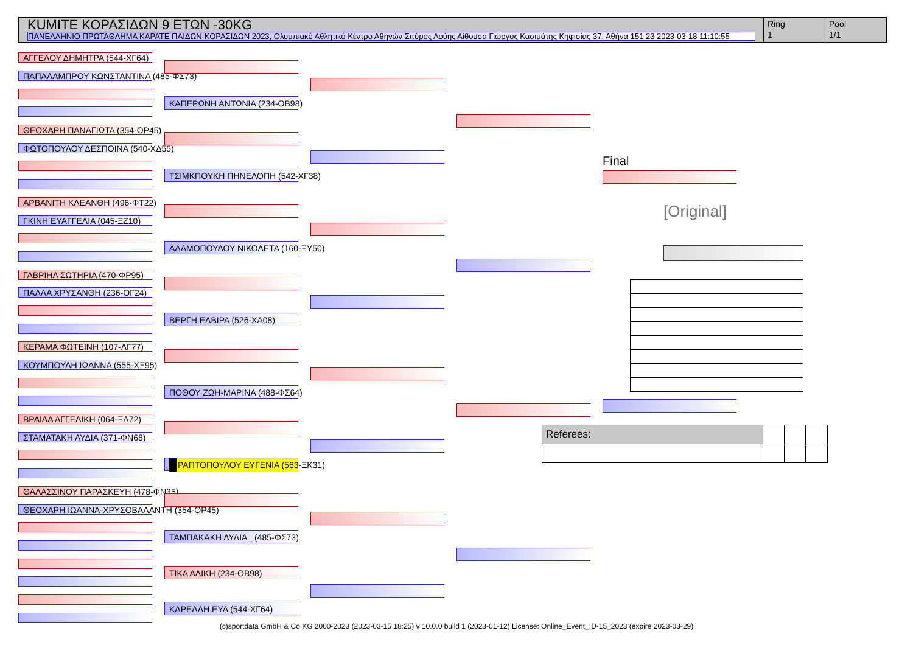KUMITE ΚΟΡΑΣΙΔΩΝ 9 ΕΤΩΝ -30KG
ΠΑΝΕΛΛΗΝΙΟ ΠΡΩΤΑΘΛΗΜΑ ΚΑΡΑΤΕ ΠΑΙΔΩΝ-ΚΟΡΑΣΙΔΩΝ 2023, Ολυμπιακό Αθλητικό Κέντρο Αθηνών Σπύρος Λούης Αίθουσα Γιώργος Κασιμάτης Κηφισίας 37, Αθήνα 151 23 2023-03-18 11:10:55
Ring
1
Pool
1/1
ΑΓΓΕΛΟΥ ΔΗΜΗΤΡΑ (544-ΧΓ64)
ΠΑΠΑΛΑΜΠΡΟΥ ΚΩΝΣΤΑΝΤΙΝΑ (485-ΦΣ73)
ΘΕΟΧΑΡΗ ΠΑΝΑΓΙΩΤΑ (354-ΟΡ45)
ΦΩΤΟΠΟΥΛΟΥ ΔΕΣΠΟΙΝΑ (540-ΧΔ55)
ΑΡΒΑΝΙΤΗ ΚΛΕΑΝΘΗ (496-ΦΤ22)
ΓΚΙΝΗ ΕΥΑΓΓΕΛΙΑ (045-ΞΖ10)
ΓΑΒΡΙΗΛ ΣΩΤΗΡΙΑ (470-ΦΡ95)
ΠΑΛΛΑ ΧΡΥΣΑΝΘΗ (236-ΟΓ24)
ΚΕΡΑΜΑ ΦΩΤΕΙΝΗ (107-ΛΓ77)
ΚΟΥΜΠΟΥΛΗ ΙΩΑΝΝΑ (555-ΧΞ95)
ΒΡΑΙΛΑ ΑΓΓΕΛΙΚΗ (064-ΞΛ72)
ΣΤΑΜΑΤΑΚΗ ΛΥΔΙΑ (371-ΦΝ68)
ΘΑΛΑΣΣΙΝΟΥ ΠΑΡΑΣΚΕΥΗ (478-ΦΝ35)
ΘΕΟΧΑΡΗ ΙΩΑΝΝΑ-ΧΡΥΣΟΒΑΛΑΝΤΗ (354-ΟΡ45)
ΚΑΠΕΡΩΝΗ ΑΝΤΩΝΙΑ (234-ΟΒ98)
ΤΣΙΜΚΠΟΥΚΗ ΠΗΝΕΛΟΠΗ (542-ΧΓ38)
ΑΔΑΜΟΠΟΥΛΟΥ ΝΙΚΟΛΕΤΑ (160-ΞΥ50)
ΒΕΡΓΗ ΕΛΒΙΡΑ (526-ΧΑ08)
ΠΟΘΟΥ ΖΩΗ-ΜΑΡΙΝΑ (488-ΦΣ64)
ΡΑΠΤΟΠΟΥΛΟΥ ΕΥΓΕΝΙΑ (563-ΞΚ31)
ΤΑΜΠΑΚΑΚΗ ΛΥΔΙΑ_ (485-ΦΣ73)
ΤΙΚΑ ΑΛΙΚΗ (234-ΟΒ98)
ΚΑΡΕΛΛΗ ΕΥΑ (544-ΧΓ64)
Final
[Original]
| Referees: | | | |
(c)sportdata GmbH & Co KG 2000-2023 (2023-03-15 18:25) v 10.0.0 build 1 (2023-01-12) License: Online_Event_ID-15_2023 (expire 2023-03-29)